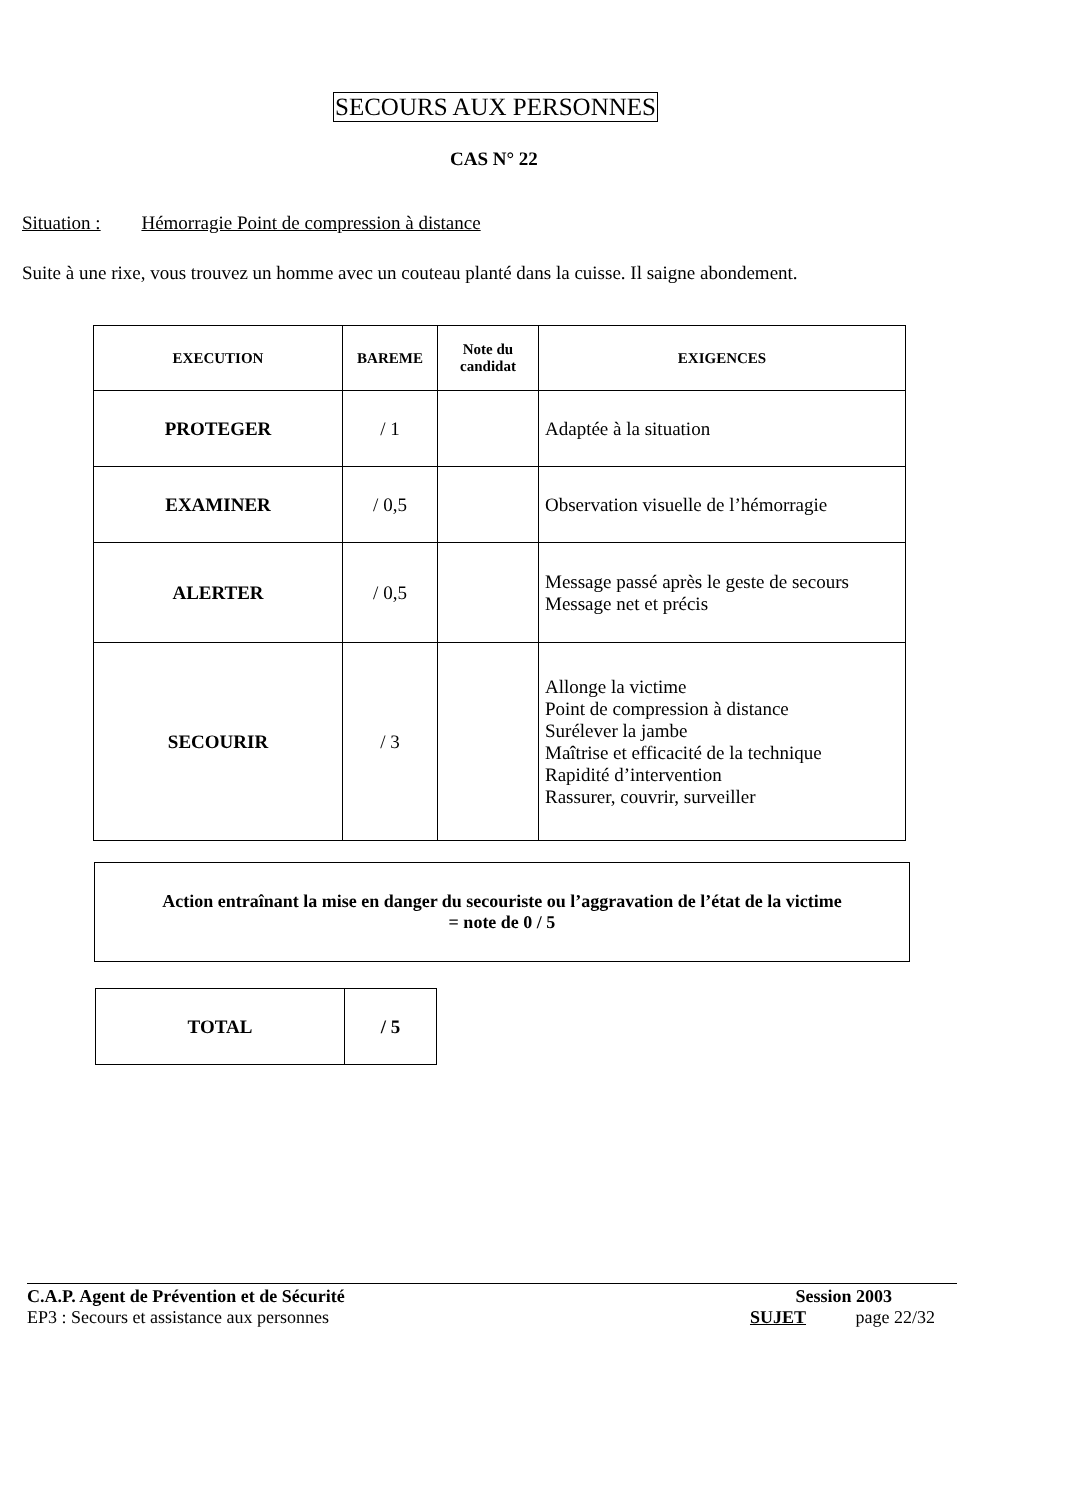SECOURS AUX PERSONNES
CAS N° 22
Situation : Hémorragie Point de compression à distance
Suite à une rixe, vous trouvez un homme avec un couteau planté dans la cuisse. Il saigne abondement.
| EXECUTION | BAREME | Note du candidat | EXIGENCES |
| --- | --- | --- | --- |
| PROTEGER | / 1 | | Adaptée à la situation |
| EXAMINER | / 0,5 | | Observation visuelle de l’hémorragie |
| ALERTER | / 0,5 | | Message passé après le geste de secours Message net et précis |
| SECOURIR | / 3 | | Allonge la victime Point de compression à distance Surélever la jambe Maîtrise et efficacité de la technique Rapidité d’intervention Rassurer, couvrir, surveiller |
Action entraînant la mise en danger du secouriste ou l’aggravation de l’état de la victime
= note de 0 / 5
| TOTAL | / 5 |
C.A.P. Agent de Prévention et de Sécurité Session 2003
EP3 : Secours et assistance aux personnes SUJET page 22/32